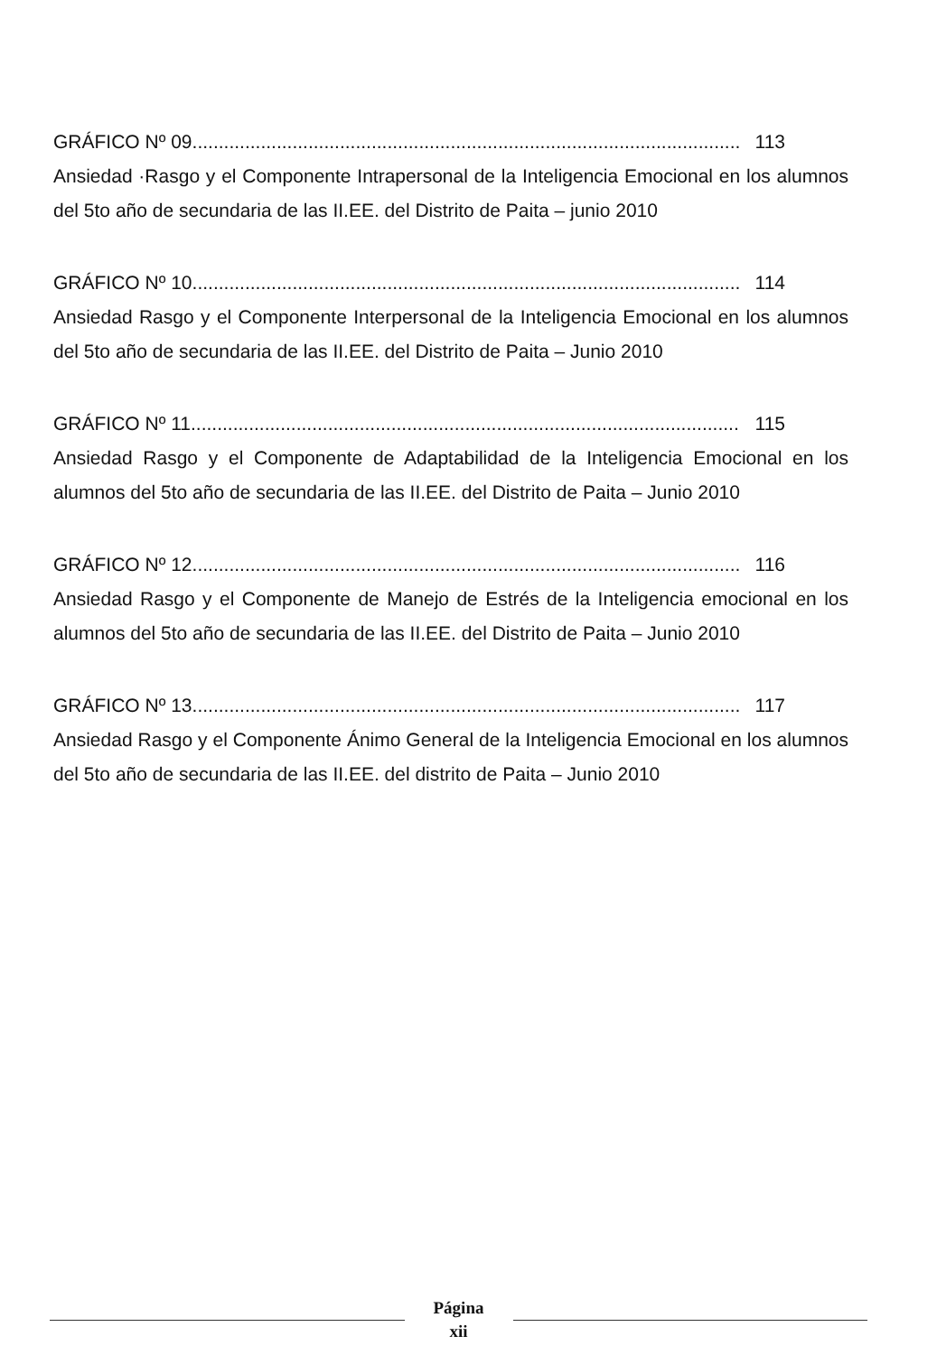GRÁFICO Nº 09........................................................................................................ 113
Ansiedad ·Rasgo y el Componente Intrapersonal de la Inteligencia Emocional en los alumnos del 5to año de secundaria de las II.EE. del Distrito de Paita – junio 2010
GRÁFICO Nº 10........................................................................................................ 114
Ansiedad Rasgo y el Componente Interpersonal de la Inteligencia Emocional en los alumnos del 5to año de secundaria de las II.EE. del Distrito de Paita – Junio 2010
GRÁFICO Nº 11........................................................................................................ 115
Ansiedad Rasgo y el Componente de Adaptabilidad de la Inteligencia Emocional en los alumnos del 5to año de secundaria de las II.EE. del Distrito de Paita – Junio 2010
GRÁFICO Nº 12........................................................................................................ 116
Ansiedad Rasgo y el Componente de Manejo de Estrés de la Inteligencia emocional en los alumnos del 5to año de secundaria de las II.EE. del Distrito de Paita – Junio 2010
GRÁFICO Nº 13........................................................................................................ 117
Ansiedad Rasgo y el Componente Ánimo General de la Inteligencia Emocional en los alumnos del 5to año de secundaria de las II.EE. del distrito de Paita – Junio 2010
Página
xii